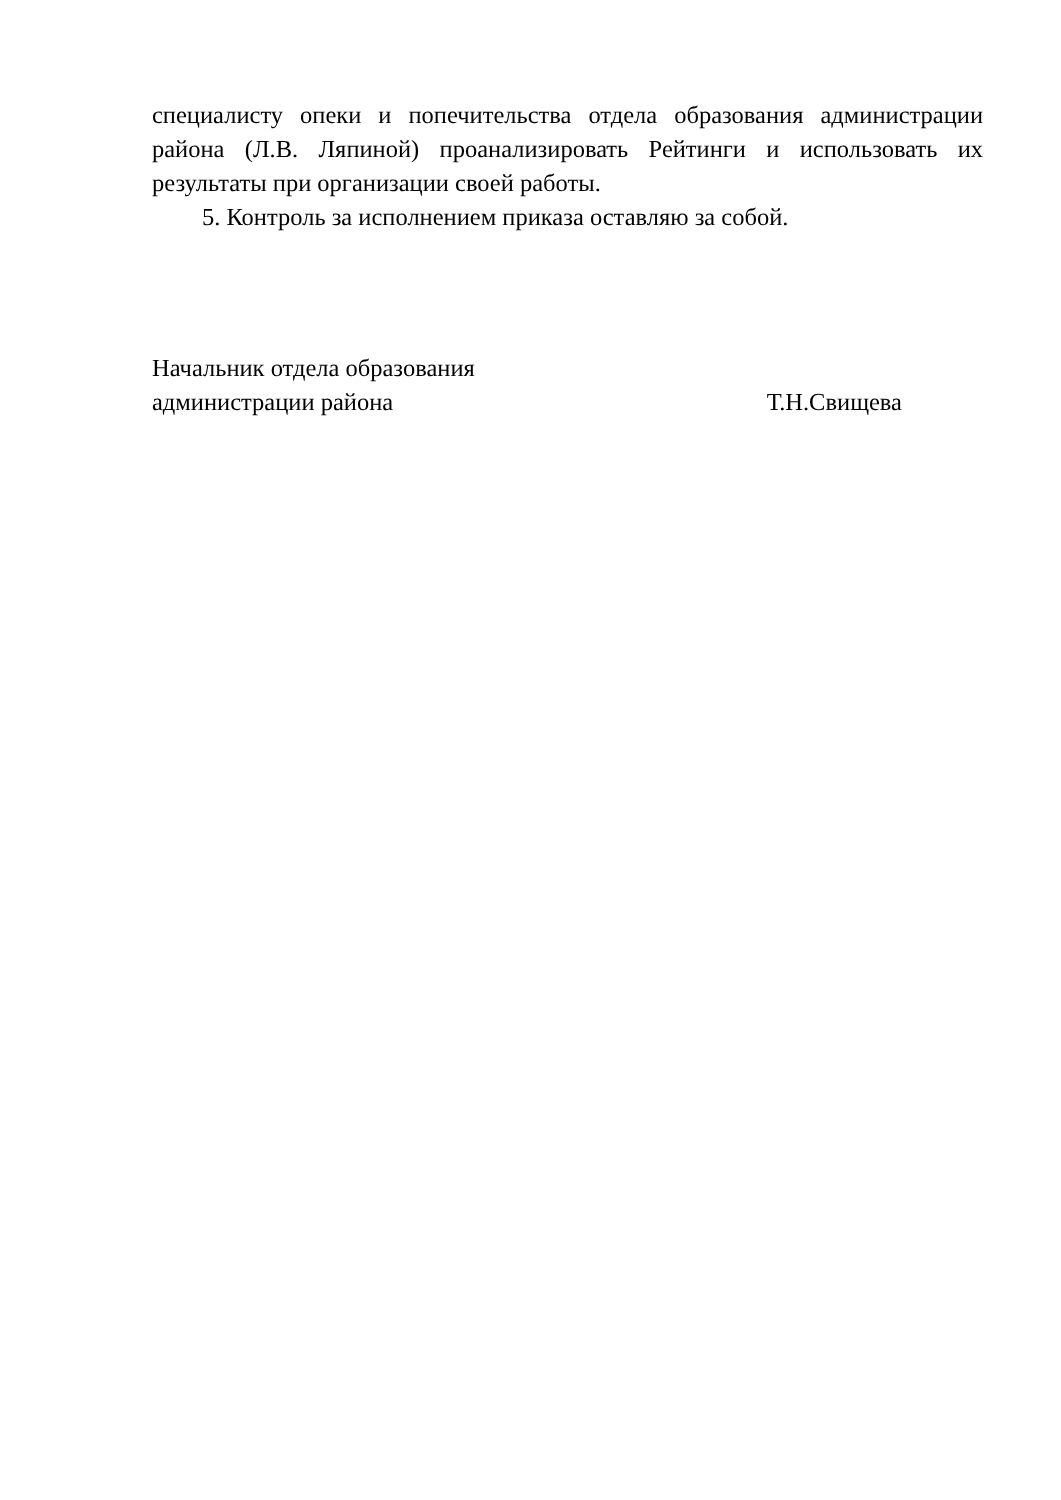специалисту опеки и попечительства отдела образования администрации района (Л.В. Ляпиной) проанализировать Рейтинги и использовать их результаты при организации своей работы.
5. Контроль за исполнением приказа оставляю за собой.
Начальник отдела образования
администрации района Т.Н.Свищева